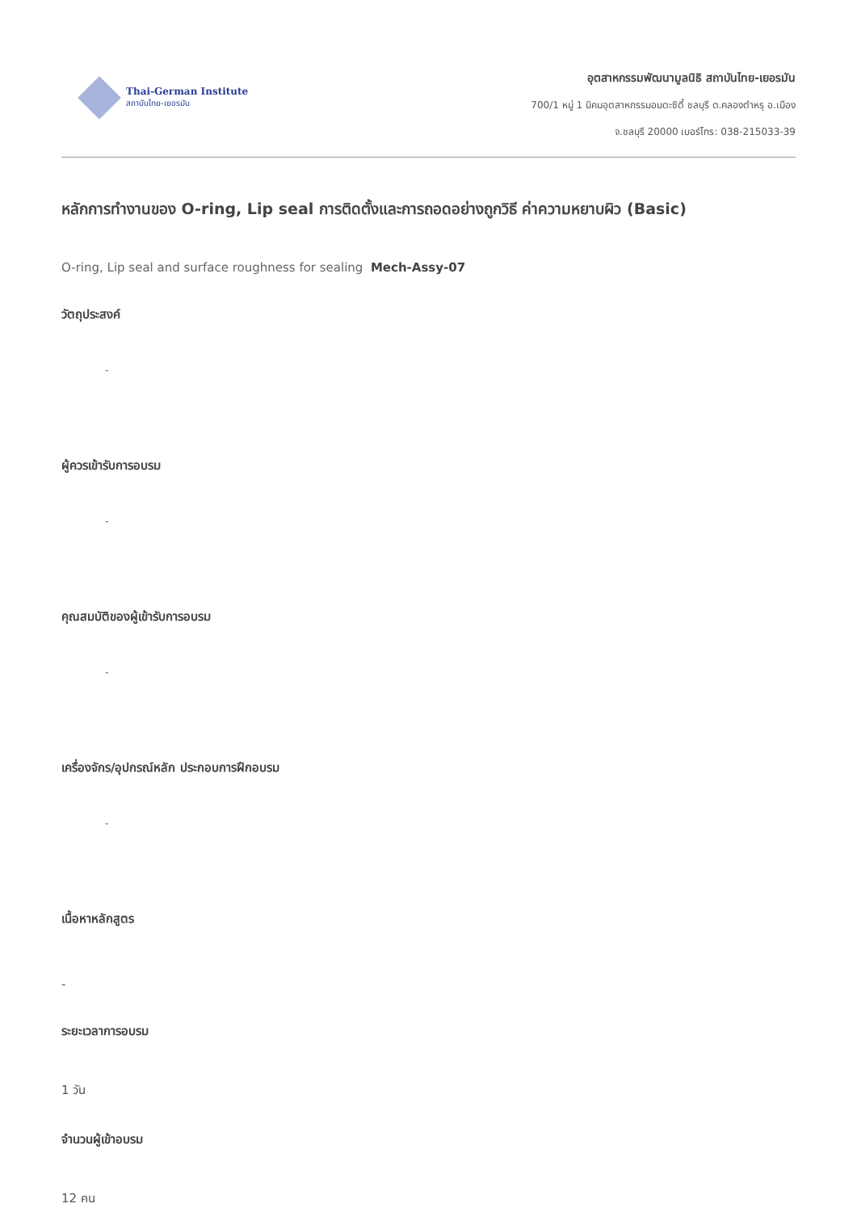Thai-German Institute
สถาบันไทย-เยอรมัน
อุตสาหกรรมพัฒนามูลนิธิ สถาบันไทย-เยอรมัน
700/1 หมู่ 1 นิคมอุตสาหกรรมอมตะซิตี้ ชลบุรี ต.คลองตำหรุ อ.เมือง
จ.ชลบุรี 20000 เบอร์โทร: 038-215033-39
หลักการทำงานของ O-ring, Lip seal การติดตั้งและการถอดอย่างถูกวิธี ค่าความหยาบผิว (Basic)
O-ring, Lip seal and surface roughness for sealing Mech-Assy-07
วัตถุประสงค์
-
ผู้ควรเข้ารับการอบรม
-
คุณสมบัติของผู้เข้ารับการอบรม
-
เครื่องจักร/อุปกรณ์หลัก ประกอบการฝึกอบรม
-
เนื้อหาหลักสูตร
-
ระยะเวลาการอบรม
1 วัน
จำนวนผู้เข้าอบรม
12 คน